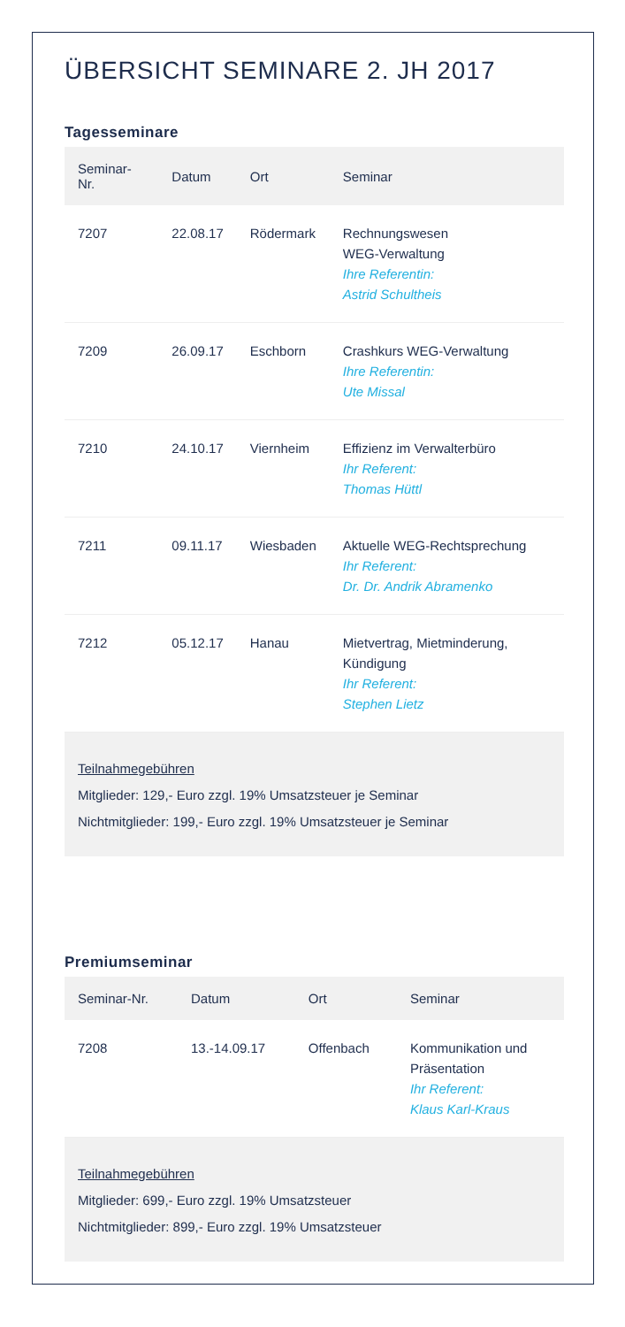ÜBERSICHT SEMINARE 2. JH 2017
Tagesseminare
| Seminar-Nr. | Datum | Ort | Seminar |
| --- | --- | --- | --- |
| 7207 | 22.08.17 | Rödermark | Rechnungswesen WEG-Verwaltung Ihre Referentin: Astrid Schultheis |
| 7209 | 26.09.17 | Eschborn | Crashkurs WEG-Verwaltung Ihre Referentin: Ute Missal |
| 7210 | 24.10.17 | Viernheim | Effizienz im Verwalterbüro Ihr Referent: Thomas Hüttl |
| 7211 | 09.11.17 | Wiesbaden | Aktuelle WEG-Rechtsprechung Ihr Referent: Dr. Dr. Andrik Abramenko |
| 7212 | 05.12.17 | Hanau | Mietvertrag, Mietminderung, Kündigung Ihr Referent: Stephen Lietz |
Teilnahmegebühren
Mitglieder: 129,- Euro zzgl. 19% Umsatzsteuer je Seminar
Nichtmitglieder: 199,- Euro zzgl. 19% Umsatzsteuer je Seminar
Premiumseminar
| Seminar-Nr. | Datum | Ort | Seminar |
| --- | --- | --- | --- |
| 7208 | 13.-14.09.17 | Offenbach | Kommunikation und Präsentation Ihr Referent: Klaus Karl-Kraus |
Teilnahmegebühren
Mitglieder: 699,- Euro zzgl. 19% Umsatzsteuer
Nichtmitglieder: 899,- Euro zzgl. 19% Umsatzsteuer